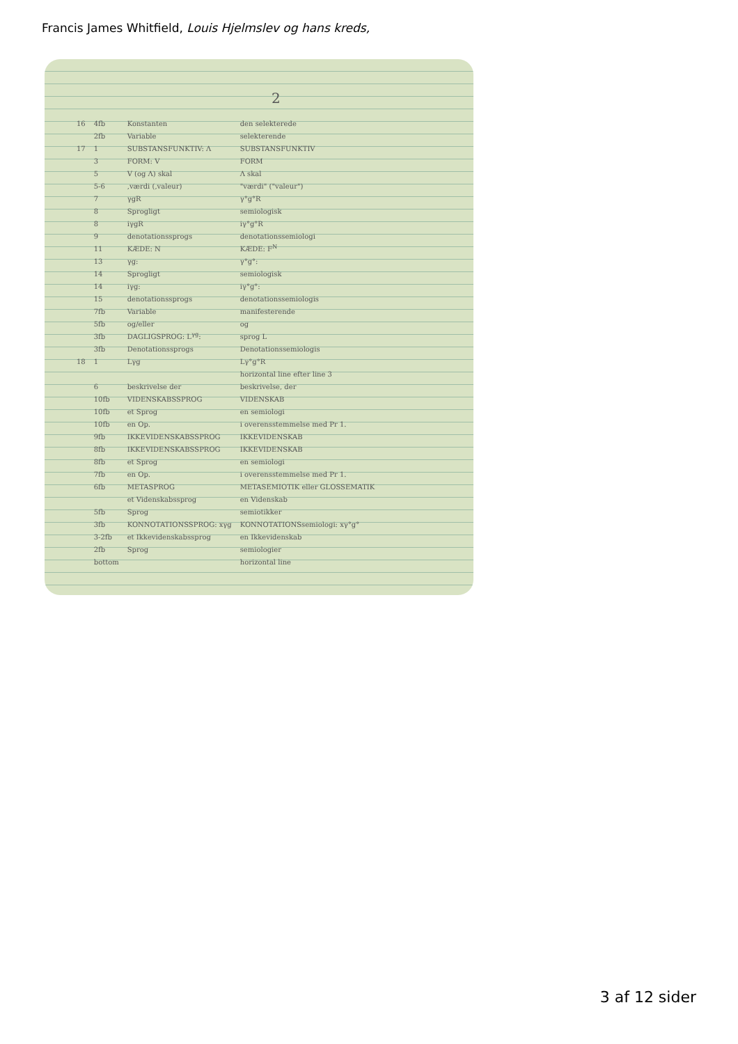Francis James Whitfield, Louis Hjelmslev og hans kreds,
2
| 16 | 4fb | Konstanten | den selekterede |
| | 2fb | Variable | selekterende |
| 17 | 1 | SUBSTANSFUNKTIV: Λ | SUBSTANSFUNKTIV |
| | 3 | FORM: V | FORM |
| | 5 | V (og Λ) skal | Λ skal |
| | 5-6 | ,værdi (,valeur) | "værdi" ("valeur") |
| | 7 | γgR | γ°g°R |
| | 8 | Sprogligt | semiologisk |
| | 8 | iγgR | iγ°g°R |
| | 9 | denotationssprogs | denotationssemiologi |
| | 11 | KÆDE: N | KÆDE: F<sup>N</sup> |
| | 13 | γg: | γ°g°: |
| | 14 | Sprogligt | semiologisk |
| | 14 | iγg: | iγ°g°: |
| | 15 | denotationssprogs | denotationssemiologis |
| | 7fb | Variable | manifesterende |
| | 5fb | og/eller | og |
| | 3fb | DAGLIGSPROG: L<sup>γg</sup>: | sprog L |
| | 3fb | Denotationssprogs | Denotationssemiologis |
| 18 | 1 | Lγg | Lγ°g°R |
| | | | horizontal line efter line 3 |
| | 6 | beskrivelse der | beskrivelse, der |
| | 10fb | VIDENSKABSSPROG | VIDENSKAB |
| | 10fb | et Sprog | en semiologi |
| | 10fb | en Op. | i overensstemmelse med Pr 1. |
| | 9fb | IKKEVIDENSKABSSPROG | IKKEVIDENSKAB |
| | 8fb | IKKEVIDENSKABSSPROG | IKKEVIDENSKAB |
| | 8fb | et Sprog | en semiologi |
| | 7fb | en Op. | i overensstemmelse med Pr 1. |
| | 6fb | METASPROG | METASEMIOTIK eller GLOSSEMATIK |
| | | et Videnskabssprog | en Videnskab |
| | 5fb | Sprog | semiotikker |
| | 3fb | KONNOTATIONSSPROG: xγg | KONNOTATIONSsemiologi: xγ°g° |
| | 3-2fb | et Ikkevidenskabssprog | en Ikkevidenskab |
| | 2fb | Sprog | semiologier |
| | bottom | | horizontal line |
3 af 12 sider